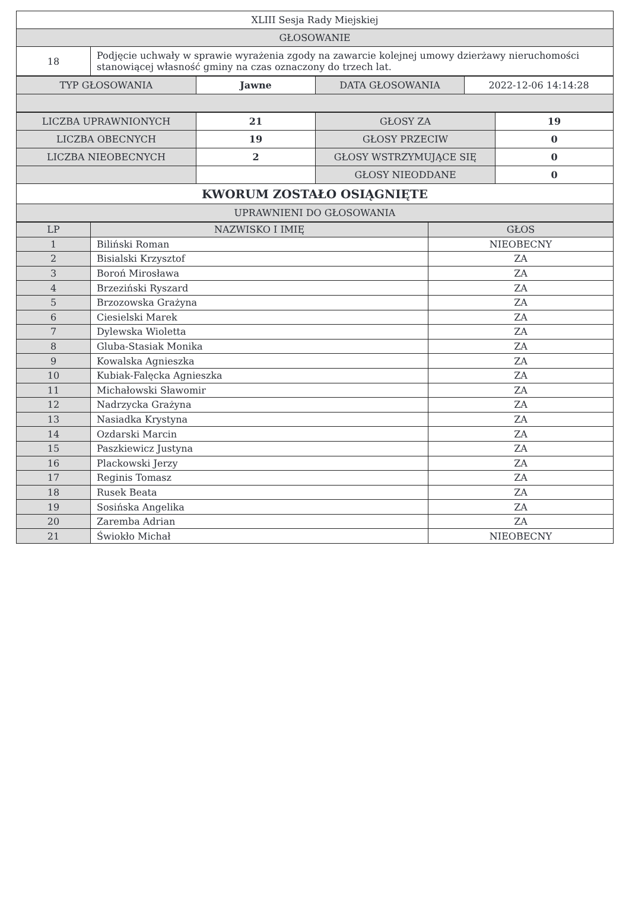| XLIII Sesja Rady Miejskiej | |
| GŁOSOWANIE | |
| 18 | Podjęcie uchwały w sprawie wyrażenia zgody na zawarcie kolejnej umowy dzierżawy nieruchomości stanowiącej własność gminy na czas oznaczony do trzech lat. |
| TYP GŁOSOWANIA | Jawne | DATA GŁOSOWANIA | 2022-12-06 14:14:28 |
| LICZBA UPRAWNIONYCH | 21 | GŁOSY ZA | 19 |
| LICZBA OBECNYCH | 19 | GŁOSY PRZECIW | 0 |
| LICZBA NIEOBECNYCH | 2 | GŁOSY WSTRZYMUJĄCE SIĘ | 0 |
| | | GŁOSY NIEODDANE | 0 |
| KWORUM ZOSTAŁO OSIĄGNIĘTE | | | |
| UPRAWNIENI DO GŁOSOWANIA | | | |
| LP | NAZWISKO I IMIĘ | GŁOS |
| --- | --- | --- |
| 1 | Biliński Roman | NIEOBECNY |
| 2 | Bisialski Krzysztof | ZA |
| 3 | Boroń Mirosława | ZA |
| 4 | Brzeziński Ryszard | ZA |
| 5 | Brzozowska Grażyna | ZA |
| 6 | Ciesielski Marek | ZA |
| 7 | Dylewska Wioletta | ZA |
| 8 | Gluba-Stasiak Monika | ZA |
| 9 | Kowalska Agnieszka | ZA |
| 10 | Kubiak-Falęcka Agnieszka | ZA |
| 11 | Michałowski Sławomir | ZA |
| 12 | Nadrzycka Grażyna | ZA |
| 13 | Nasiadka Krystyna | ZA |
| 14 | Ozdarski Marcin | ZA |
| 15 | Paszkiewicz Justyna | ZA |
| 16 | Plackowski Jerzy | ZA |
| 17 | Reginis Tomasz | ZA |
| 18 | Rusek Beata | ZA |
| 19 | Sosińska Angelika | ZA |
| 20 | Zaremba Adrian | ZA |
| 21 | Świokło Michał | NIEOBECNY |